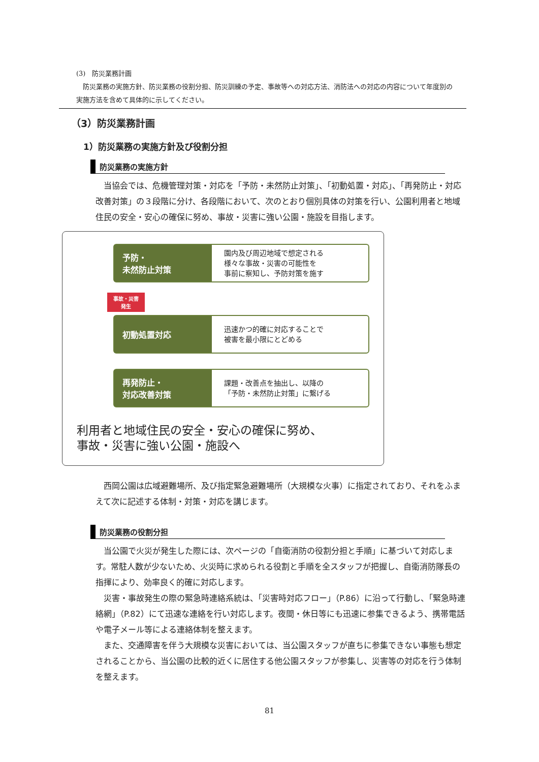(3)　防災業務計画
　防災業務の実施方針、防災業務の役割分担、防災訓練の予定、事故等への対応方法、消防法への対応の内容について年度別の実施方法を含めて具体的に示してください。
（3）防災業務計画
1）防災業務の実施方針及び役割分担
防災業務の実施方針
当協会では、危機管理対策・対応を「予防・未然防止対策」、「初動処置・対応」、「再発防止・対応改善対策」の３段階に分け、各段階において、次のとおり個別具体の対策を行い、公園利用者と地域住民の安全・安心の確保に努め、事故・災害に強い公園・施設を目指します。
予防・
未然防止対策
園内及び周辺地域で想定される
様々な事故・災害の可能性を
事前に察知し、予防対策を施す
事故・災害
発生
初動処置対応
迅速かつ的確に対応することで
被害を最小限にとどめる
再発防止・
対応改善対策
課題・改善点を抽出し、以降の
「予防・未然防止対策」に繋げる
利用者と地域住民の安全・安心の確保に努め、
事故・災害に強い公園・施設へ
西岡公園は広域避難場所、及び指定緊急避難場所（大規模な火事）に指定されており、それをふまえて次に記述する体制・対策・対応を講じます。
防災業務の役割分担
当公園で火災が発生した際には、次ページの「自衛消防の役割分担と手順」に基づいて対応します。常駐人数が少ないため、火災時に求められる役割と手順を全スタッフが把握し、自衛消防隊長の指揮により、効率良く的確に対応します。
災害・事故発生の際の緊急時連絡系統は、「災害時対応フロー」（P.86）に沿って行動し、「緊急時連絡網」（P.82）にて迅速な連絡を行い対応します。夜間・休日等にも迅速に参集できるよう、携帯電話や電子メール等による連絡体制を整えます。
また、交通障害を伴う大規模な災害においては、当公園スタッフが直ちに参集できない事態も想定されることから、当公園の比較的近くに居住する他公園スタッフが参集し、災害等の対応を行う体制を整えます。
81